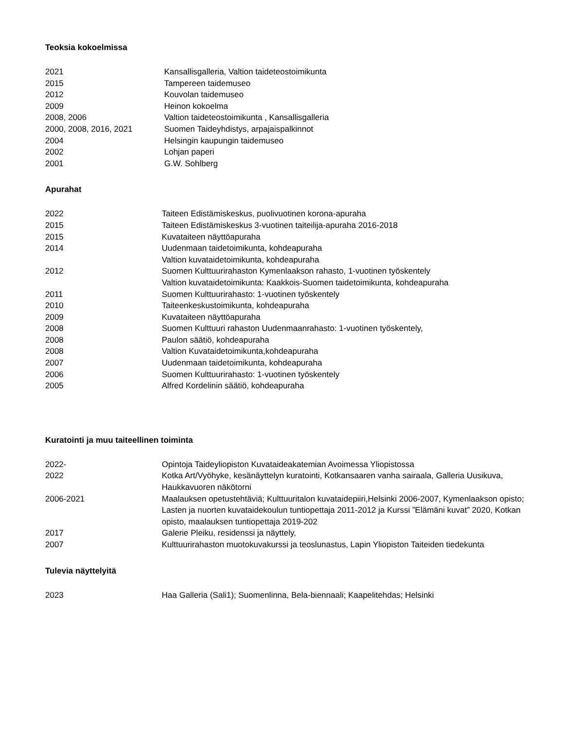Teoksia kokoelmissa
2021 Kansallisgalleria, Valtion taideteostoimikunta
2015 Tampereen taidemuseo
2012 Kouvolan taidemuseo
2009 Heinon kokoelma
2008, 2006 Valtion taideteostoimikunta , Kansallisgalleria
2000, 2008, 2016, 2021 Suomen Taideyhdistys, arpajaispalkinnot
2004 Helsingin kaupungin taidemuseo
2002 Lohjan paperi
2001 G.W. Sohlberg
Apurahat
2022 Taiteen Edistämiskeskus, puolivuotinen korona-apuraha
2015 Taiteen Edistämiskeskus 3-vuotinen taiteilija-apuraha 2016-2018
2015 Kuvataiteen näyttöapuraha
2014 Uudenmaan taidetoimikunta, kohdeapuraha
Valtion kuvataidetoimikunta, kohdeapuraha
2012 Suomen Kulttuurirahaston Kymenlaakson rahasto, 1-vuotinen työskentely
Valtion kuvataidetoimikunta: Kaakkois-Suomen taidetoimikunta, kohdeapuraha
2011 Suomen Kulttuurirahasto: 1-vuotinen työskentely
2010 Taiteenkeskustoimikunta, kohdeapuraha
2009 Kuvataiteen näyttöapuraha
2008 Suomen Kulttuuri rahaston Uudenmaanrahasto: 1-vuotinen työskentely,
2008 Paulon säätiö, kohdeapuraha
2008 Valtion Kuvataidetoimikunta,kohdeapuraha
2007 Uudenmaan taidetoimikunta, kohdeapuraha
2006 Suomen Kulttuurirahasto: 1-vuotinen työskentely
2005 Alfred Kordelinin säätiö, kohdeapuraha
Kuratointi ja muu taiteellinen toiminta
2022- Opintoja Taideyliopiston Kuvataideakatemian Avoimessa Yliopistossa
2022 Kotka Art/Vyöhyke, kesänäyttelyn kuratointi, Kotkansaaren vanha sairaala, Galleria Uusikuva, Haukkavuoren näkötorni
2006-2021 Maalauksen opetustehtäviä; Kulttuuritalon kuvataidepiiri,Helsinki 2006-2007, Kymenlaakson opisto; Lasten ja nuorten kuvataidekoulun tuntiopettaja 2011-2012 ja Kurssi ”Elämäni kuvat” 2020, Kotkan opisto, maalauksen tuntiopettaja 2019-202
2017 Galerie Pleiku, residenssi ja näyttely,
2007 Kulttuurirahaston muotokuvakurssi ja teoslunastus, Lapin Yliopiston Taiteiden tiedekunta
Tulevia näyttelyitä
2023 Haa Galleria (Sali1); Suomenlinna, Bela-biennaali; Kaapelitehdas; Helsinki